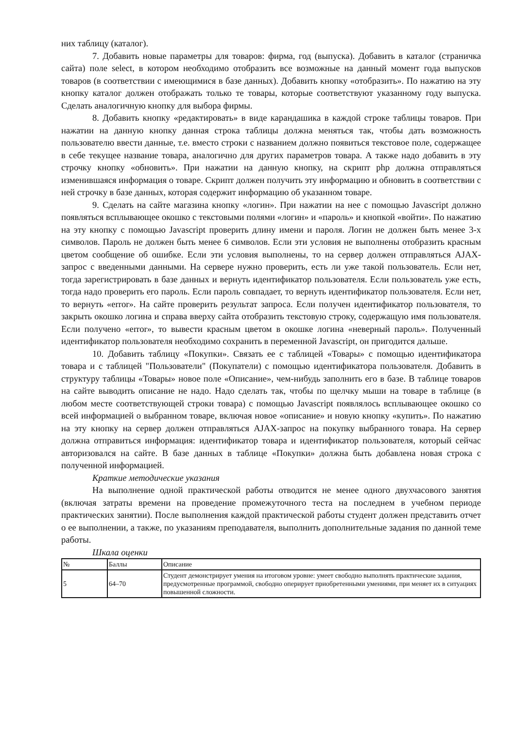них таблицу (каталог).
7. Добавить новые параметры для товаров: фирма, год (выпуска). Добавить в каталог (страничка сайта) поле select, в котором необходимо отобразить все возможные на данный момент года выпусков товаров (в соответствии с имеющимися в базе данных). Добавить кнопку «отобразить». По нажатию на эту кнопку каталог должен отображать только те товары, которые соответствуют указанному году выпуска. Сделать аналогичную кнопку для выбора фирмы.
8. Добавить кнопку «редактировать» в виде карандашика в каждой строке таблицы товаров. При нажатии на данную кнопку данная строка таблицы должна меняться так, чтобы дать возможность пользователю ввести данные, т.е. вместо строки с названием должно появиться текстовое поле, содержащее в себе текущее название товара, аналогично для других параметров товара. А также надо добавить в эту строчку кнопку «обновить». При нажатии на данную кнопку, на скрипт php должна отправляться изменившаяся информация о товаре. Скрипт должен получить эту информацию и обновить в соответствии с ней строчку в базе данных, которая содержит информацию об указанном товаре.
9. Сделать на сайте магазина кнопку «логин». При нажатии на нее с помощью Javascript должно появляться всплывающее окошко с текстовыми полями «логин» и «пароль» и кнопкой «войти». По нажатию на эту кнопку с помощью Javascript проверить длину имени и пароля. Логин не должен быть менее 3-х символов. Пароль не должен быть менее 6 символов. Если эти условия не выполнены отобразить красным цветом сообщение об ошибке. Если эти условия выполнены, то на сервер должен отправляться AJAX-запрос с введенными данными. На сервере нужно проверить, есть ли уже такой пользователь. Если нет, тогда зарегистрировать в базе данных и вернуть идентификатор пользователя. Если пользователь уже есть, тогда надо проверить его пароль. Если пароль совпадает, то вернуть идентификатор пользователя. Если нет, то вернуть «error». На сайте проверить результат запроса. Если получен идентификатор пользователя, то закрыть окошко логина и справа вверху сайта отобразить текстовую строку, содержащую имя пользователя. Если получено «error», то вывести красным цветом в окошке логина «неверный пароль». Полученный идентификатор пользователя необходимо сохранить в переменной Javascript, он пригодится дальше.
10. Добавить таблицу «Покупки». Связать ее с таблицей «Товары» с помощью идентификатора товара и с таблицей "Пользователи" (Покупатели) с помощью идентификатора пользователя. Добавить в структуру таблицы «Товары» новое поле «Описание», чем-нибудь заполнить его в базе. В таблице товаров на сайте выводить описание не надо. Надо сделать так, чтобы по щелчку мыши на товаре в таблице (в любом месте соответствующей строки товара) с помощью Javascript появлялось всплывающее окошко со всей информацией о выбранном товаре, включая новое «описание» и новую кнопку «купить». По нажатию на эту кнопку на сервер должен отправляться AJAX-запрос на покупку выбранного товара. На сервер должна отправиться информация: идентификатор товара и идентификатор пользователя, который сейчас авторизовался на сайте. В базе данных в таблице «Покупки» должна быть добавлена новая строка с полученной информацией.
Краткие методические указания
На выполнение одной практической работы отводится не менее одного двухчасового занятия (включая затраты времени на проведение промежуточного теста на последнем в учебном периоде практических занятии). После выполнения каждой практической работы студент должен представить отчет о ее выполнении, а также, по указаниям преподавателя, выполнить дополнительные задания по данной теме работы.
Шкала оценки
| № | Баллы | Описание |
| 5 | 64–70 | Студент демонстрирует умения на итоговом уровне: умеет свободно выполнять практические задания, предусмотренные программой, свободно оперирует приобретенными умениями, при меняет их в ситуациях повышенной сложности. |